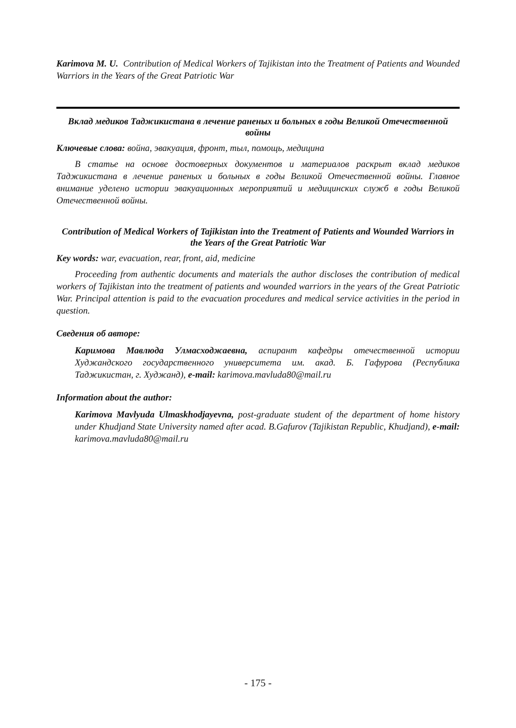Karimova M. U. Contribution of Medical Workers of Tajikistan into the Treatment of Patients and Wounded Warriors in the Years of the Great Patriotic War
Вклад медиков Таджикистана в лечение раненых и больных в годы Великой Отечественной войны
Ключевые слова: война, эвакуация, фронт, тыл, помощь, медицина
В статье на основе достоверных документов и материалов раскрыт вклад медиков Таджикистана в лечение раненых и больных в годы Великой Отечественной войны. Главное внимание уделено истории эвакуационных мероприятий и медицинских служб в годы Великой Отечественной войны.
Contribution of Medical Workers of Tajikistan into the Treatment of Patients and Wounded Warriors in the Years of the Great Patriotic War
Key words: war, evacuation, rear, front, aid, medicine
Proceeding from authentic documents and materials the author discloses the contribution of medical workers of Tajikistan into the treatment of patients and wounded warriors in the years of the Great Patriotic War. Principal attention is paid to the evacuation procedures and medical service activities in the period in question.
Сведения об авторе:
Каримова Мавлюда Улмасходжаевна, аспирант кафедры отечественной истории Худжандского государственного университета им. акад. Б. Гафурова (Республика Таджикистан, г. Худжанд), e-mail: karimova.mavluda80@mail.ru
Information about the author:
Karimova Mavlyuda Ulmaskhodjayevna, post-graduate student of the department of home history under Khudjand State University named after acad. B.Gafurov (Tajikistan Republic, Khudjand), e-mail: karimova.mavluda80@mail.ru
- 175 -